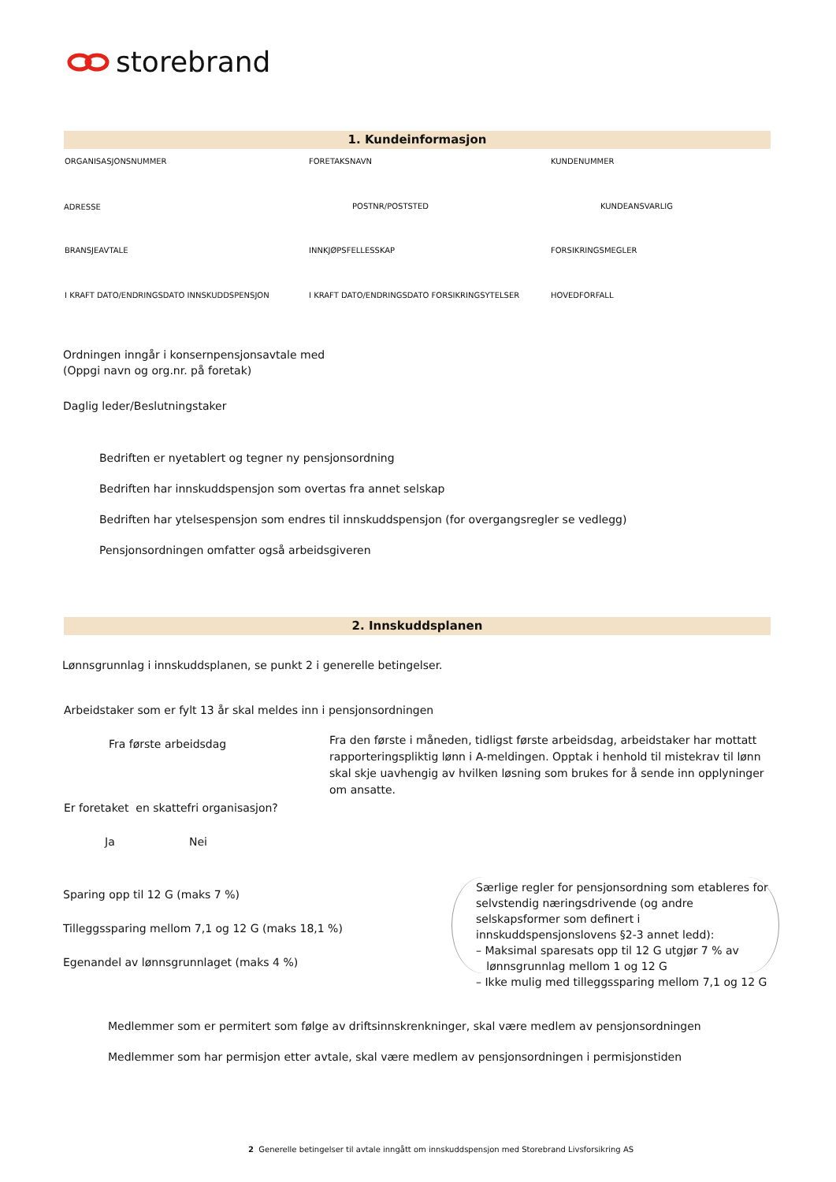storebrand
1. Kundeinformasjon
ORGANISASJONSNUMMER FORETAKSNAVN KUNDENUMMER
ADRESSE POSTNR/POSTSTED KUNDEANSVARLIG
BRANSJEAVTALE INNKJØPSFELLESSKAP FORSIKRINGSMEGLER
I KRAFT DATO/ENDRINGSDATO INNSKUDDSPENSJON
I KRAFT DATO/ENDRINGSDATO FORSIKRINGSYTELSER
HOVEDFORFALL
Ordningen inngår i konsernpensjonsavtale med
(Oppgi navn og org.nr. på foretak)
Daglig leder/Beslutningstaker
Bedriften er nyetablert og tegner ny pensjonsordning
Bedriften har innskuddspensjon som overtas fra annet selskap
Bedriften har ytelsespensjon som endres til innskuddspensjon (for overgangsregler se vedlegg)
Pensjonsordningen omfatter også arbeidsgiveren
2. Innskuddsplanen
Lønnsgrunnlag i innskuddsplanen, se punkt 2 i generelle betingelser.
Arbeidstaker som er fylt 13 år skal meldes inn i pensjonsordningen
Fra første arbeidsdag
Fra den første i måneden, tidligst første arbeidsdag, arbeidstaker har mottatt rapporteringspliktig lønn i A-meldingen. Opptak i henhold til mistekrav til lønn skal skje uavhengig av hvilken løsning som brukes for å sende inn opplyninger om ansatte.
Er foretaket en skattefri organisasjon?
Ja Nei
Sparing opp til 12 G (maks 7 %)
Tilleggssparing mellom 7,1 og 12 G (maks 18,1 %)
Egenandel av lønnsgrunnlaget (maks 4 %)
Særlige regler for pensjonsordning som etableres for selvstendig næringsdrivende (og andre selskapsformer som definert i innskuddspensjonslovens §2-3 annet ledd):
– Maksimal sparesats opp til 12 G utgjør 7 % av
lønnsgrunnlag mellom 1 og 12 G
– Ikke mulig med tilleggssparing mellom 7,1 og 12 G
Medlemmer som er permitert som følge av driftsinnskrenkninger, skal være medlem av pensjonsordningen
Medlemmer som har permisjon etter avtale, skal være medlem av pensjonsordningen i permisjonstiden
2 Generelle betingelser til avtale inngått om innskuddspensjon med Storebrand Livsforsikring AS